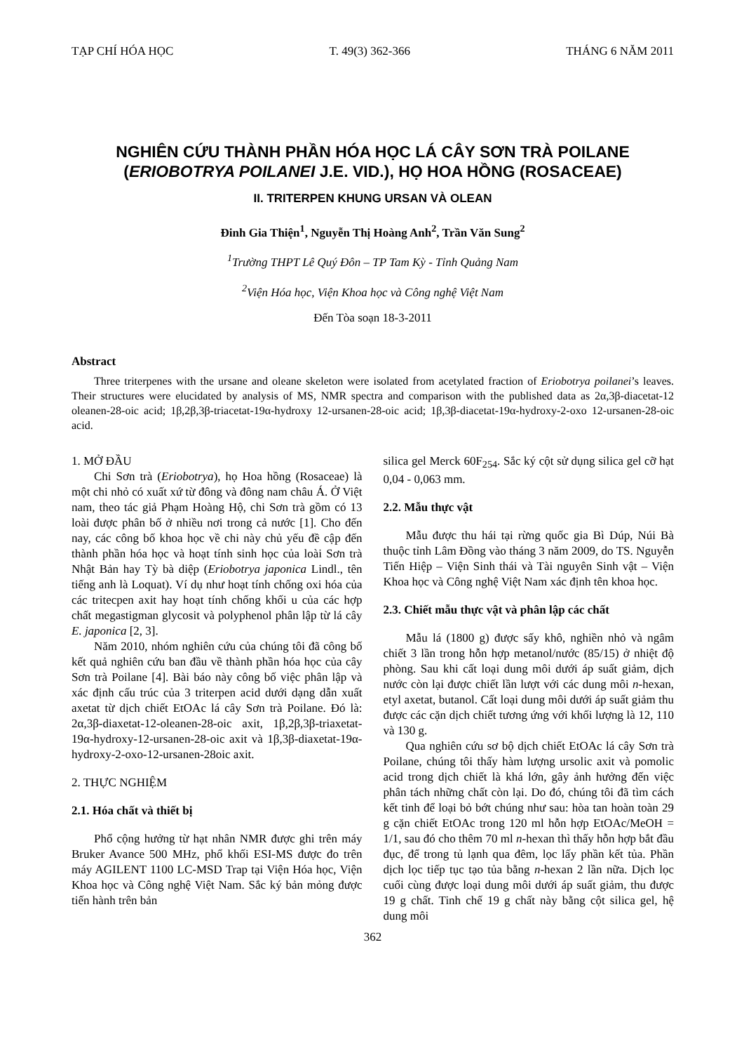TẠP CHÍ HÓA HỌC T. 49(3) 362-366 THÁNG 6 NĂM 2011
NGHIÊN CỨU THÀNH PHẦN HÓA HỌC LÁ CÂY SƠN TRÀ POILANE
(ERIOBOTRYA POILANEI J.E. VID.), HỌ HOA HỒNG (ROSACEAE)
II. TRITERPEN KHUNG URSAN VÀ OLEAN
Đinh Gia Thiện<sup>1</sup>, Nguyễn Thị Hoàng Anh<sup>2</sup>, Trần Văn Sung<sup>2</sup>
<sup>1</sup> Trường THPT Lê Quý Đôn – TP Tam Kỳ - Tỉnh Quảng Nam
<sup>2</sup> Viện Hóa học, Viện Khoa học và Công nghệ Việt Nam
Đến Tòa soạn 18-3-2011
Abstract
Three triterpenes with the ursane and oleane skeleton were isolated from acetylated fraction of Eriobotrya poilanei’s leaves. Their structures were elucidated by analysis of MS, NMR spectra and comparison with the published data as 2α,3β-diacetat-12 oleanen-28-oic acid; 1β,2β,3β-triacetat-19α-hydroxy 12-ursanen-28-oic acid; 1β,3β-diacetat-19α-hydroxy-2-oxo 12-ursanen-28-oic acid.
1. MỞ ĐẦU
Chi Sơn trà (Eriobotrya), họ Hoa hồng (Rosaceae) là một chi nhỏ có xuất xứ từ đông và đông nam châu Á. Ở Việt nam, theo tác giả Phạm Hoàng Hộ, chi Sơn trà gồm có 13 loài được phân bố ở nhiều nơi trong cả nước [1]. Cho đến nay, các công bố khoa học về chi này chủ yếu đề cập đến thành phần hóa học và hoạt tính sinh học của loài Sơn trà Nhật Bản hay Tỳ bà diệp (Eriobotrya japonica Lindl., tên tiếng anh là Loquat). Ví dụ như hoạt tính chống oxi hóa của các tritecpen axit hay hoạt tính chống khối u của các hợp chất megastigman glycosit và polyphenol phân lập từ lá cây E. japonica [2, 3].
Năm 2010, nhóm nghiên cứu của chúng tôi đã công bố kết quả nghiên cứu ban đầu về thành phần hóa học của cây Sơn trà Poilane [4]. Bài báo này công bố việc phân lập và xác định cấu trúc của 3 triterpen acid dưới dạng dẫn xuất axetat từ dịch chiết EtOAc lá cây Sơn trà Poilane. Đó là: 2α,3β-diaxetat-12-oleanen-28-oic axit, 1β,2β,3β-triaxetat-19α-hydroxy-12-ursanen-28-oic axit và 1β,3β-diaxetat-19α-hydroxy-2-oxo-12-ursanen-28oic axit.
2. THỰC NGHIỆM
2.1. Hóa chất và thiết bị
Phổ cộng hưởng từ hạt nhân NMR được ghi trên máy Bruker Avance 500 MHz, phổ khối ESI-MS được đo trên máy AGILENT 1100 LC-MSD Trap tại Viện Hóa học, Viện Khoa học và Công nghệ Việt Nam. Sắc ký bản mỏng được tiến hành trên bản
silica gel Merck 60F<sub>254</sub>. Sắc ký cột sử dụng silica gel cỡ hạt 0,04 - 0,063 mm.
2.2. Mẫu thực vật
Mẫu được thu hái tại rừng quốc gia Bì Dúp, Núi Bà thuộc tỉnh Lâm Đồng vào tháng 3 năm 2009, do TS. Nguyễn Tiến Hiệp – Viện Sinh thái và Tài nguyên Sinh vật – Viện Khoa học và Công nghệ Việt Nam xác định tên khoa học.
2.3. Chiết mẫu thực vật và phân lập các chất
Mẫu lá (1800 g) được sấy khô, nghiền nhỏ và ngâm chiết 3 lần trong hỗn hợp metanol/nước (85/15) ở nhiệt độ phòng. Sau khi cất loại dung môi dưới áp suất giảm, dịch nước còn lại được chiết lần lượt với các dung môi n-hexan, etyl axetat, butanol. Cất loại dung môi dưới áp suất giảm thu được các cặn dịch chiết tương ứng với khối lượng là 12, 110 và 130 g.
Qua nghiên cứu sơ bộ dịch chiết EtOAc lá cây Sơn trà Poilane, chúng tôi thấy hàm lượng ursolic axit và pomolic acid trong dịch chiết là khá lớn, gây ảnh hưởng đến việc phân tách những chất còn lại. Do đó, chúng tôi đã tìm cách kết tinh để loại bỏ bớt chúng như sau: hòa tan hoàn toàn 29 g cặn chiết EtOAc trong 120 ml hỗn hợp EtOAc/MeOH = 1/1, sau đó cho thêm 70 ml n-hexan thì thấy hỗn hợp bắt đầu đục, để trong tủ lạnh qua đêm, lọc lấy phần kết tủa. Phần dịch lọc tiếp tục tạo tủa bằng n-hexan 2 lần nữa. Dịch lọc cuối cùng được loại dung môi dưới áp suất giảm, thu được 19 g chất. Tinh chế 19 g chất này bằng cột silica gel, hệ dung môi
362